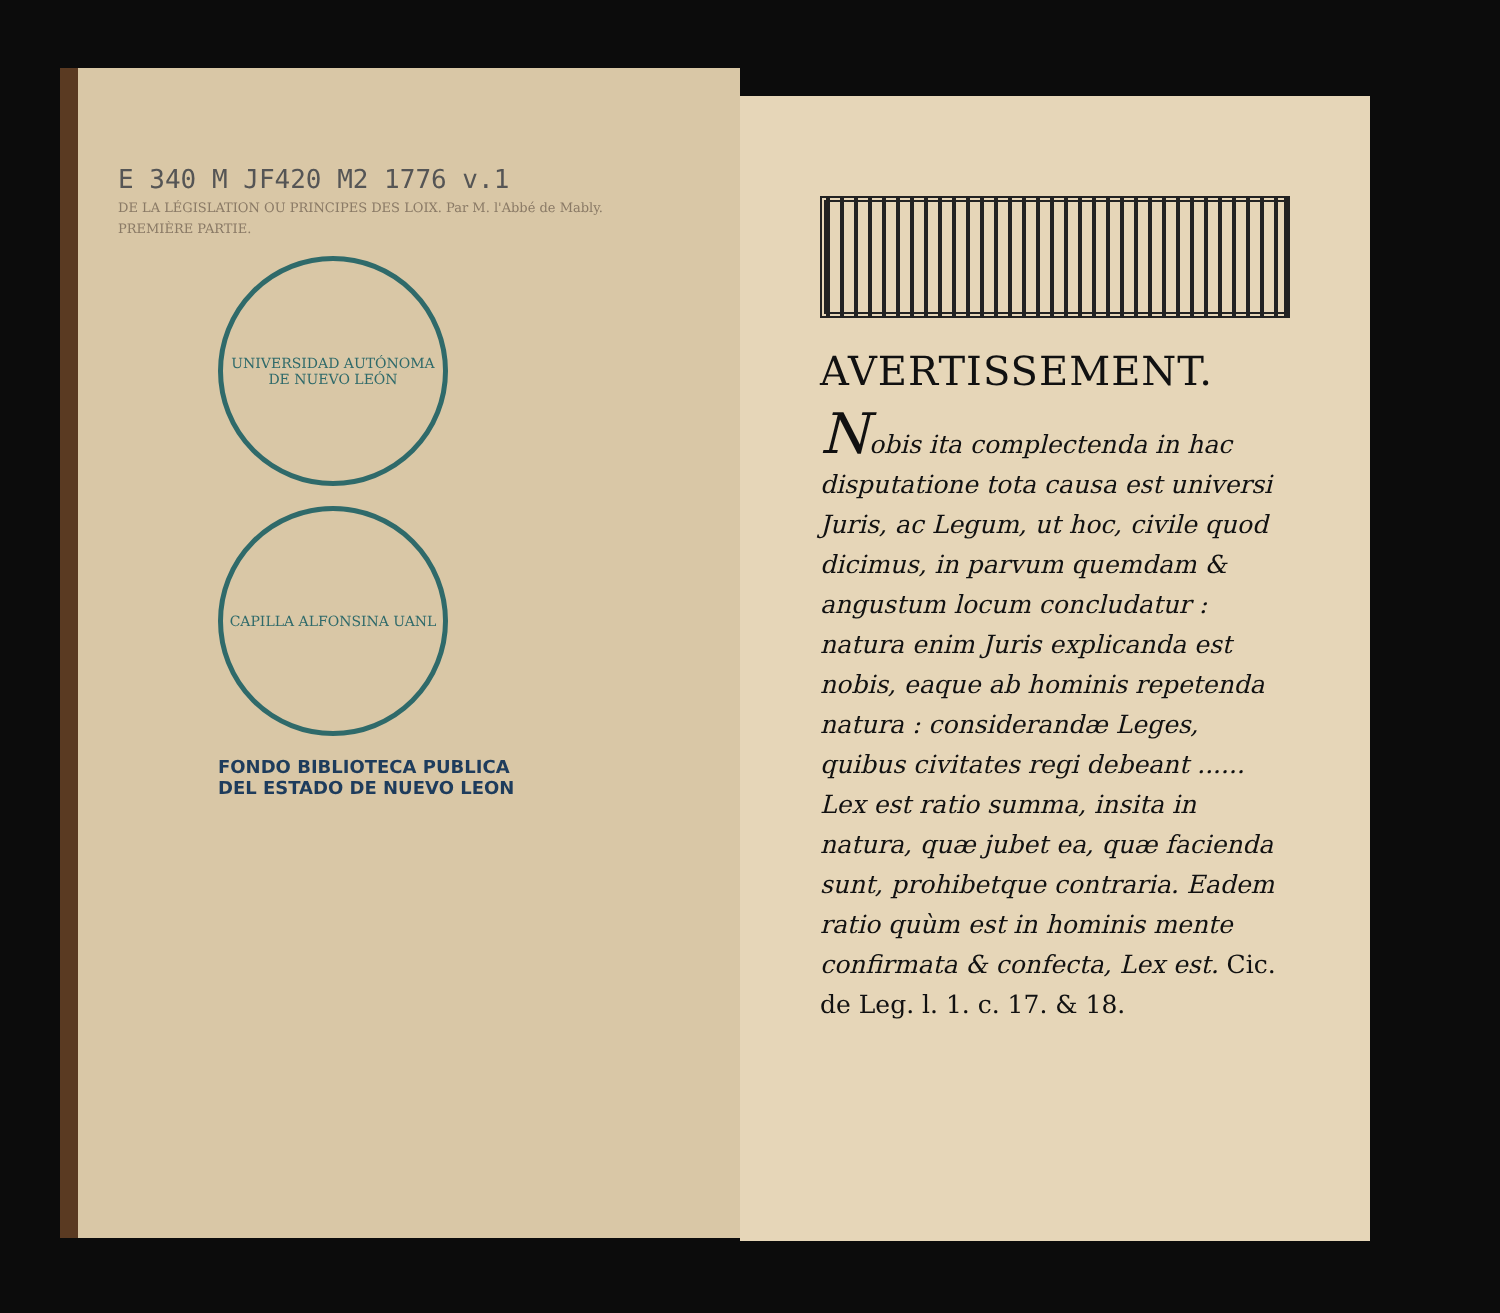E 340 M JF420 M2 1776 v.1
DE LA LÉGISLATION OU PRINCIPES DES LOIX. Par M. l'Abbé de Mably.
PREMIÈRE PARTIE.
UNIVERSIDAD AUTÓNOMA DE NUEVO LEÓN
CAPILLA ALFONSINA UANL
FONDO BIBLIOTECA PUBLICA
DEL ESTADO DE NUEVO LEON
AVERTISSEMENT.
Nobis ita complectenda in hac disputatione tota causa est universi Juris, ac Legum, ut hoc, civile quod dicimus, in parvum quemdam & angustum locum concludatur : natura enim Juris explicanda est nobis, eaque ab hominis repetenda natura : considerandæ Leges, quibus civitates regi debeant ...... Lex est ratio summa, insita in natura, quæ jubet ea, quæ facienda sunt, prohibetque contraria. Eadem ratio quùm est in hominis mente confirmata & confecta, Lex est. Cic. de Leg. l. 1. c. 17. & 18.